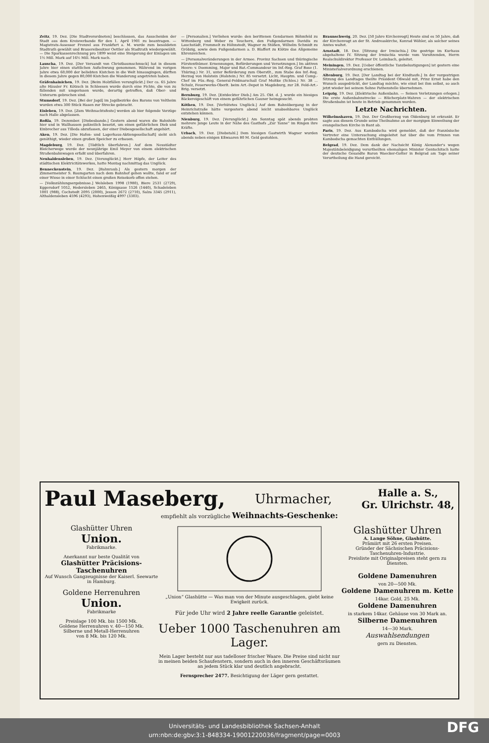Zeitz, 19. Dez. [Die Stadtverordneten] beschlossen, das Ausscheiden der Stadt aus dem Kreisverbande für den 1. April 1901 zu beantragen. — Magistrats-Assessor Frenzel aus Frankfurt a. M. wurde zum besoldeten Stadtrath gewählt und Brauereibesitzer Oettler als Stadtrath wiedergewählt. — Die Sparkassenrechnung pro 1899 weist eine Steigerung der Einlagen um 1½ Mill. Mark auf 16½ Mill. Mark nach.
Lauscha, 19. Dez. [Der Versandt von Christbaumschmuck] hat in diesem Jahre hier einen stattlichen Aufschwung genommen. Während im vorigen Jahre etwa 60,000 der beliebten Kistchen in die Welt hinausgingen, dürften in diesem Jahre gegen 80,000 Kistchen die Wanderung angetreten haben.
Gräfenhainichen, 19. Dez. [Beim Holzfällen verunglückt.] Der ca. 65 Jahre alte Häusler Fr. Kötzsch in Schleesen wurde durch eine Fichte, die von zu fällenden mit umgerissen wurde, derartig getroffen, daß Ober- und Unterarm gebrochen sind.
Stumsdorf, 19. Dez. [Bei der Jagd] im Jagdbezirke des Barons von Veltheim wurden etwa 300 Stück Hasen zur Strecke gebracht.
Eisleben, 19. Dez. [Zum Weihnachtsfeste] werden ab hier folgende Vorzüge nach Halle abgelassen.
Roßla, 19. Dezember. [Diebesbande.] Gestern abend waren die Bahnhöfe hier und in Wallhausen polizeilich besetzt, um einen gefährlichen Dieb und Einbrecher aus Tilleda abzufassen, der einer Diebesgesellschaft angehört.
Aken, 19. Dez. [Die Hafen- und Lagerhaus-Aktiengesellschaft] sieht sich genöthigt, wieder einen großen Speicher zu erbauen.
Magdeburg, 19. Dez. [Tödtlich überfahren.] Auf dem Neustädter Bleicherwege wurde der neunjährige Emil Meyer von einem elektrischen Straßenbahnwagen erfaßt und überfahren.
Neuhaldensleben, 19. Dez. [Verunglückt.] Herr Höpfe, der Leiter des städtischen Elektricitätswerkes, hatte Montag nachmittag das Unglück.
Benneckenstein, 19. Dez. [Bahnraub.] Als gestern morgen der Zimmermeister S. Baumgarten nach dem Bahnhof gehen wollte, fand er auf einer Wiese in einer Schlucht einen großen Reisekorb offen stehen.
— [Volkszählungsergebnisse.] Welsleben 1998 (1980), Biere 2531 (2729), Eggersdorf 1052, Hedersleben 2465, Königsaue 1526 (1440), Schadeleben 1001 (988), Cochstedt 2095 (2000), Jessen 2672 (2710), Salza 3345 (2911), Althaldensleben 4596 (4293), Hohenweißig 4997 (3303).
— [Personalien.] Verliehen wurde: den berittenen Gendarmen Böhmfeld zu Wittenberg und Weber zu Teuchern, den Fußgendarmen Davidis zu Lauchstädt, Frommelt zu Höhnstedt, Wagner zu Stößen, Wilhelm Schmidt zu Gröbzig, sowie dem Fußgendarmen a. D. Blaffert zu Klötze das Allgemeine Ehrenzeichen.
— [Personalveränderungen in der Armee. Provinz Sachsen und thüringische Fürstenthümer. Ernennungen, Beförderungen und Versetzungen.] Im aktiven Heere: v. Doemming, Major und Bat.-Commandeur im Inf.-Reg. Graf Bose (1. Thüring.) Nr. 31, unter Beförderung zum Oberstlt., zum Stabe des Inf.-Reg. Herzog von Holstein (Holstein.) Nr. 85 versetzt. Licht, Hauptm. und Comp.-Chef im Füs.-Reg. General-Feldmarschall Graf Moltke (Schles.) Nr. 38 ... Schulz, Feuerwerks-Oberlt. beim Art.-Depot in Magdeburg, zur 28. Feld-Art.-Brig. versetzt.
Bernburg, 19. Dez. [Entdeckter Dieb.] Am 25. Okt. d. J. wurde ein hiesiges Bäckereigeschäft von einem gefährlichen Gauner heimgesucht.
Köthen, 19. Dez. [Verhütetes Unglück.] Auf dem Bahnübergang in der Heinrichstraße hätte vorgestern abend leicht unabsehbares Unglück entstehen können.
Nienburg, 19. Dez. [Verunglückt.] Am Sonntag spät abends probten mehrere junge Leute in der Nähe des Gasthofs „Zur Tanne“ im Ringen ihre Kräfte.
Urbach, 19. Dez. [Diebstahl.] Dem hiesigen Gastwirth Wagner wurden abends neben einigen Eßwaaren 80 M. Geld gestohlen.
Braunschweig, 20. Dez. [50 Jahre Kirchenvogt] Heute sind es 50 Jahre, daß der Kirchenvogt an der St. Andreaskirche, Konrad Wöhler, als solcher seines Amtes waltet.
Arnstadt, 18. Dez. [Sitzung der Irmischia.] Die gestrige im Kurhaus abgehaltene IV. Sitzung der Irmischia wurde vom Vorsitzenden, Herrn Realschuldirektor Professor Dr. Leimbach, geleitet.
Meiningen, 19. Dez. [Ueber öffentliche Tanzbelustigungen] ist gestern eine Ministerialverordnung erschienen.
Altenburg, 19. Dez. [Der Landtag bei der Kindtaufe.] In der vorgestrigen Sitzung des Landtages theilte Präsident Oßwald mit, Prinz Ernst habe den Wunsch ausgedrückt, der Landtag möchte, wie einst bei ihm selbst, so auch jetzt wieder bei seinem Sohne Pathenstelle übernehmen.
Leipzig, 19. Dez. [Elektrische Außenbahn. — Seinen Verletzungen erlegen.] Die erste Außenbahnstrecke — Blücherplatz-Wahren — der elektrischen Straßenbahn ist heute in Betrieb genommen worden.
Letzte Nachrichten.
Wilhelmshaven, 19. Dez. Der Großherzog von Oldenburg ist erkrankt. Er sagte aus diesem Grunde seine Theilnahme an der morgigen Einweihung der evangelischen Kirche in Bant ab.
Paris, 19. Dez. Aus Kambodscha wird gemeldet, daß der französische Vertreter eine Untersuchung eingeleitet hat über die vom Prinzen von Kambodscha gemachten Enthüllungen.
Belgrad, 19. Dez. Dem dank der Nachsicht König Alexander's wegen Majestätsbeleidigung verurtheilten ehemaligen Minister Gentschitsch hatte der deutsche Gesandte Baron Waecker-Gotter in Belgrad am Tage seiner Verurtheilung die Hand gereicht.
Paul Maseberg, Uhrmacher, Halle a. S.,
Gr. Ulrichstr. 48,
empfiehlt als vorzügliche Weihnachts-Geschenke:
Glashütter Uhren
Union.
Fabrikmarke.
Anerkannt nur beste Qualität von
Glashütter Präcisions-Taschenuhren
Auf Wunsch Gangzeugnisse der Kaiserl. Seewarte in Hamburg.
Goldene Herrenuhren
Union.
Fabrikmarke
Preislage 100 Mk. bis 1500 Mk.
Goldene Herrenuhren v. 40—150 Mk.
Silberne und Metall-Herrenuhren
von 8 Mk. bis 120 Mk.
„Union“ Glashütte — Was man von der Minute ausgeschlagen, giebt keine Ewigkeit zurück.
Für jede Uhr wird 2 Jahre reelle Garantie geleistet.
Ueber 1000 Taschenuhren am Lager.
Mein Lager besteht nur aus tadelloser frischer Waare. Die Preise sind nicht nur in meinen beiden Schaufenstern, sondern auch in den inneren Geschäftsräumen an jedem Stück klar und deutlich angebracht.
Fernsprecher 2477. Besichtigung der Läger gern gestattet.
Glashütter Uhren
A. Lange Söhne, Glashütte.
Prämiirt mit 26 ersten Preisen.
Gründer der Sächsischen Präcisions-Taschenuhren-Industrie.
Preisliste mit Originalpreisen steht gern zu Diensten.
Goldene Damenuhren
von 20—500 Mk.
Goldene Damenuhren m. Kette
14kar. Gold, 25 Mk.
Goldene Damenuhren
in starkem 14kar. Gehäuse von 30 Mark an.
Silberne Damenuhren
14—30 Mark.
Auswahlsendungen
gern zu Diensten.
Universitäts- und Landesbibliothek Sachsen-Anhalt
urn:nbn:de:gbv:3:1-848334-19001220036/fragment/page=0003
DFG